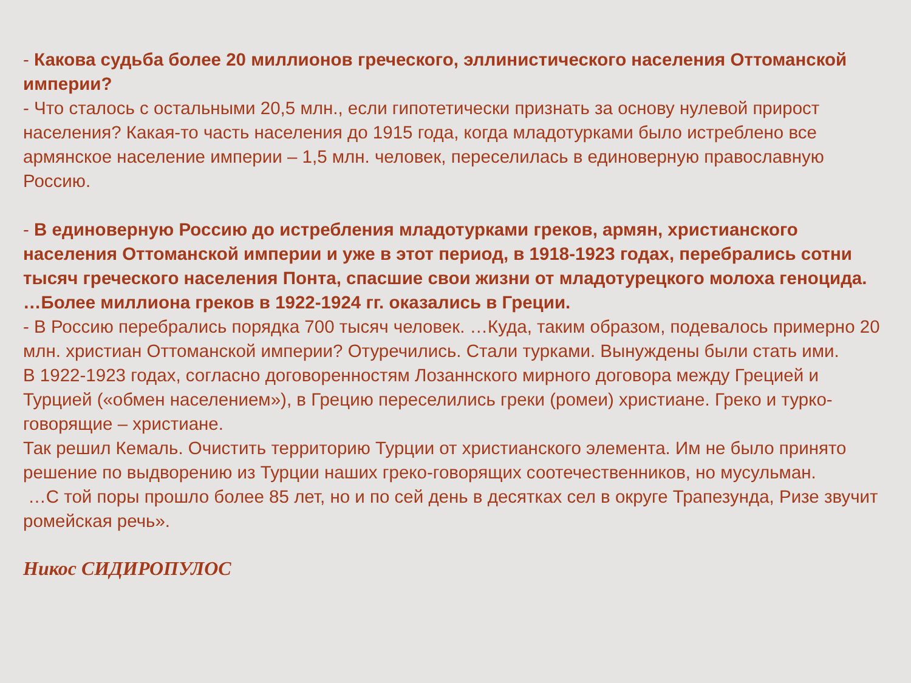- Какова судьба более 20 миллионов греческого, эллинистического населения Оттоманской империи?
- Что сталось с остальными 20,5 млн., если гипотетически признать за основу нулевой прирост населения? Какая-то часть населения до 1915 года, когда младотурками было истреблено все армянское население империи – 1,5 млн. человек, переселилась в единоверную православную Россию.
- В единоверную Россию до истребления младотурками греков, армян, христианского населения Оттоманской империи и уже в этот период, в 1918-1923 годах, перебрались сотни тысяч греческого населения Понта, спасшие свои жизни от младотурецкого молоха геноцида.
…Более миллиона греков в 1922-1924 гг. оказались в Греции.
- В Россию перебрались порядка 700 тысяч человек. …Куда, таким образом, подевалось примерно 20 млн. христиан Оттоманской империи? Отуречились. Стали турками. Вынуждены были стать ими.
В 1922-1923 годах, согласно договоренностям Лозаннского мирного договора между Грецией и Турцией («обмен населением»), в Грецию переселились греки (ромеи) христиане. Греко и турко-говорящие – христиане.
Так решил Кемаль. Очистить территорию Турции от христианского элемента. Им не было принято решение по выдворению из Турции наших греко-говорящих соотечественников, но мусульман.
…С той поры прошло более 85 лет, но и по сей день в десятках сел в округе Трапезунда, Ризе звучит ромейская речь».
Никос СИДИРОПУЛОС